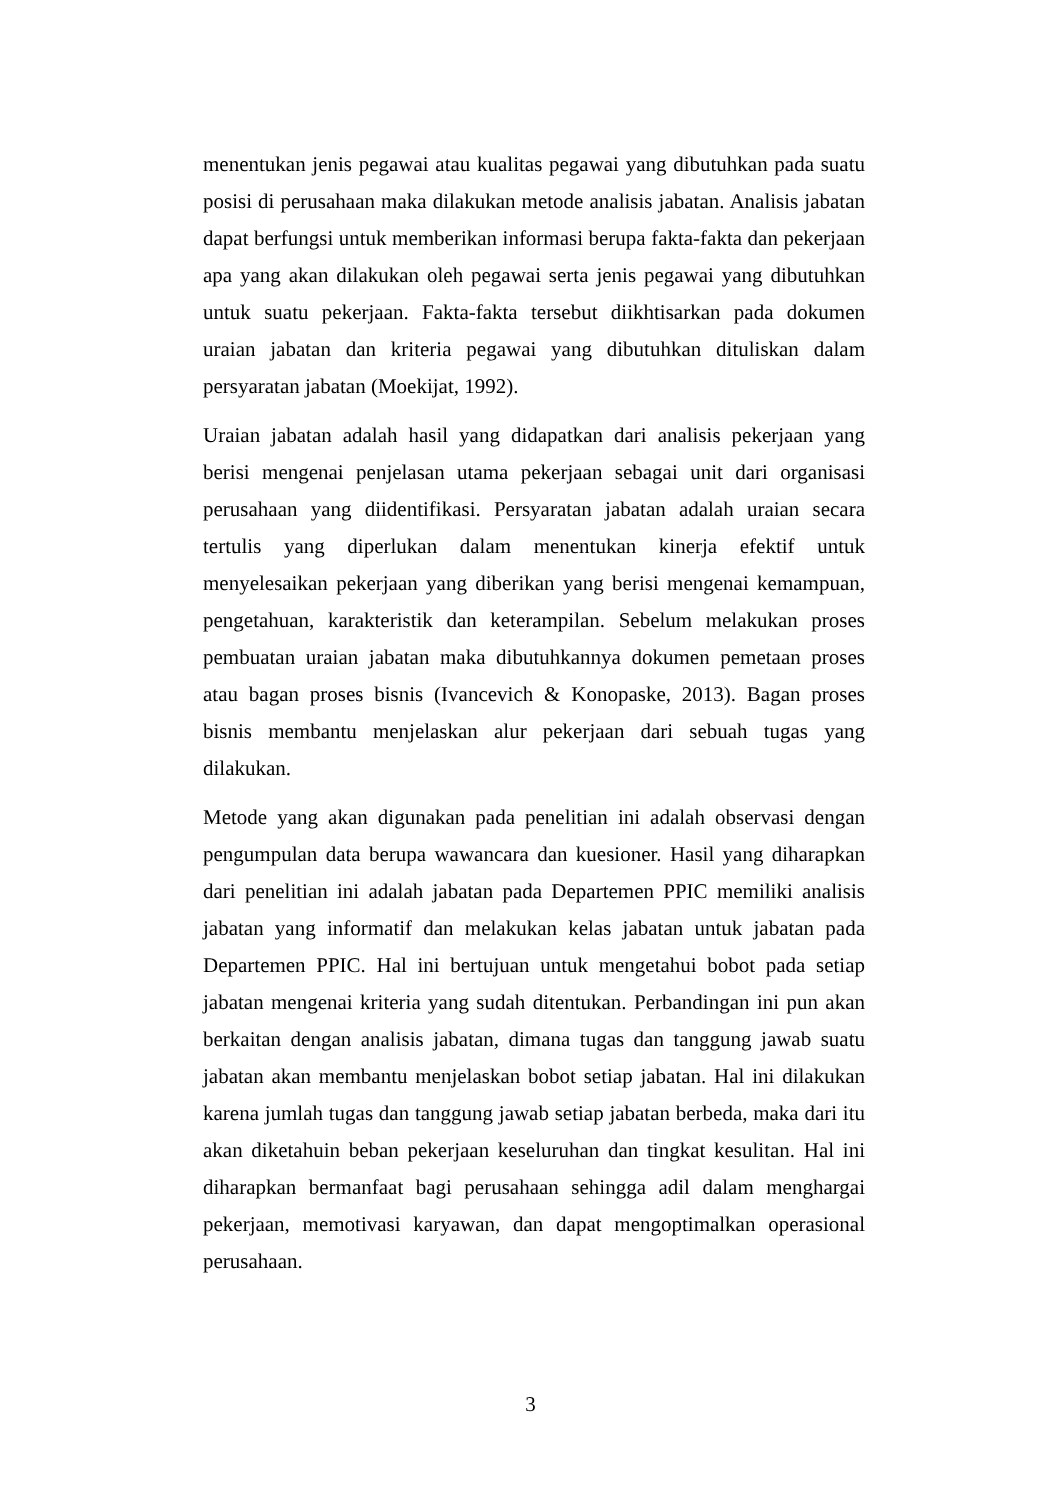menentukan jenis pegawai atau kualitas pegawai yang dibutuhkan pada suatu posisi di perusahaan maka dilakukan metode analisis jabatan. Analisis jabatan dapat berfungsi untuk memberikan informasi berupa fakta-fakta dan pekerjaan apa yang akan dilakukan oleh pegawai serta jenis pegawai yang dibutuhkan untuk suatu pekerjaan. Fakta-fakta tersebut diikhtisarkan pada dokumen uraian jabatan dan kriteria pegawai yang dibutuhkan dituliskan dalam persyaratan jabatan (Moekijat, 1992).
Uraian jabatan adalah hasil yang didapatkan dari analisis pekerjaan yang berisi mengenai penjelasan utama pekerjaan sebagai unit dari organisasi perusahaan yang diidentifikasi. Persyaratan jabatan adalah uraian secara tertulis yang diperlukan dalam menentukan kinerja efektif untuk menyelesaikan pekerjaan yang diberikan yang berisi mengenai kemampuan, pengetahuan, karakteristik dan keterampilan. Sebelum melakukan proses pembuatan uraian jabatan maka dibutuhkannya dokumen pemetaan proses atau bagan proses bisnis (Ivancevich & Konopaske, 2013). Bagan proses bisnis membantu menjelaskan alur pekerjaan dari sebuah tugas yang dilakukan.
Metode yang akan digunakan pada penelitian ini adalah observasi dengan pengumpulan data berupa wawancara dan kuesioner. Hasil yang diharapkan dari penelitian ini adalah jabatan pada Departemen PPIC memiliki analisis jabatan yang informatif dan melakukan kelas jabatan untuk jabatan pada Departemen PPIC. Hal ini bertujuan untuk mengetahui bobot pada setiap jabatan mengenai kriteria yang sudah ditentukan. Perbandingan ini pun akan berkaitan dengan analisis jabatan, dimana tugas dan tanggung jawab suatu jabatan akan membantu menjelaskan bobot setiap jabatan. Hal ini dilakukan karena jumlah tugas dan tanggung jawab setiap jabatan berbeda, maka dari itu akan diketahuin beban pekerjaan keseluruhan dan tingkat kesulitan. Hal ini diharapkan bermanfaat bagi perusahaan sehingga adil dalam menghargai pekerjaan, memotivasi karyawan, dan dapat mengoptimalkan operasional perusahaan.
3